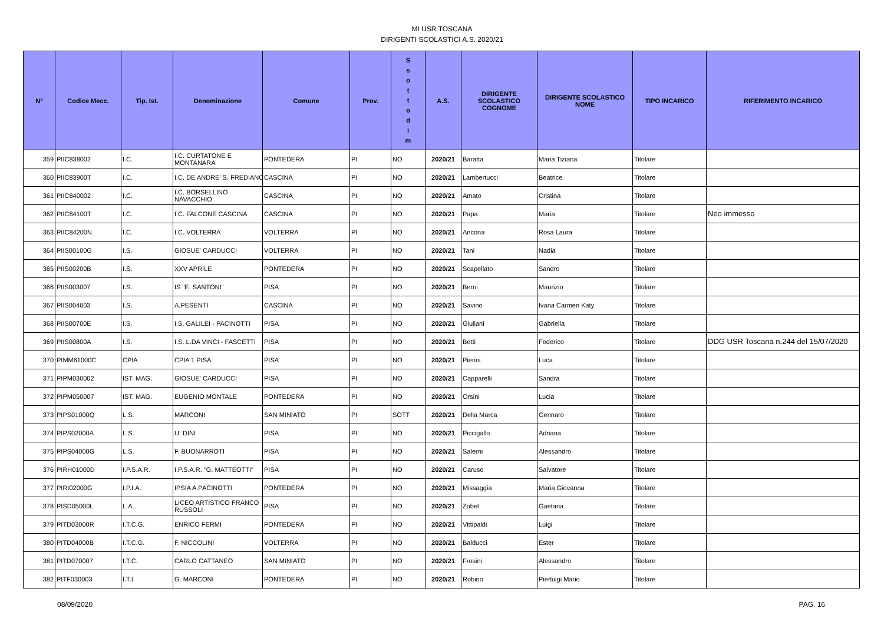MI USR TOSCANA
DIRIGENTI SCOLASTICI A.S. 2020/21
| N° | Codice Mecc. | Tip. Ist. | Denominazione | Comune | Prov. | S s o t t o d i m | A.S. | DIRIGENTE SCOLASTICO COGNOME | DIRIGENTE SCOLASTICO NOME | TIPO INCARICO | RIFERIMENTO INCARICO |
| --- | --- | --- | --- | --- | --- | --- | --- | --- | --- | --- | --- |
| 359 | PIIC838002 | I.C. | I.C. CURTATONE E MONTANARA | PONTEDERA | PI | NO | 2020/21 | Baratta | Maria Tiziana | Titolare | |
| 360 | PIIC83900T | I.C. | I.C. DE ANDRE' S. FREDIANO | CASCINA | PI | NO | 2020/21 | Lambertucci | Beatrice | Titolare | |
| 361 | PIIC840002 | I.C. | I.C. BORSELLINO NAVACCHIO | CASCINA | PI | NO | 2020/21 | Amato | Cristina | Titolare | |
| 362 | PIIC84100T | I.C. | I.C. FALCONE CASCINA | CASCINA | PI | NO | 2020/21 | Papa | Maria | Titolare | Neo immesso |
| 363 | PIIC84200N | I.C. | I.C. VOLTERRA | VOLTERRA | PI | NO | 2020/21 | Ancona | Rosa Laura | Titolare | |
| 364 | PIIS00100G | I.S. | GIOSUE' CARDUCCI | VOLTERRA | PI | NO | 2020/21 | Tani | Nadia | Titolare | |
| 365 | PIIS00200B | I.S. | XXV APRILE | PONTEDERA | PI | NO | 2020/21 | Scapellato | Sandro | Titolare | |
| 366 | PIIS003007 | I.S. | IS "E. SANTONI" | PISA | PI | NO | 2020/21 | Berni | Maurizio | Titolare | |
| 367 | PIIS004003 | I.S. | A.PESENTI | CASCINA | PI | NO | 2020/21 | Savino | Ivana Carmen Katy | Titolare | |
| 368 | PIIS00700E | I.S. | I.S. GALILEI - PACINOTTI | PISA | PI | NO | 2020/21 | Giuliani | Gabriella | Titolare | |
| 369 | PIIS00800A | I.S. | I.S. L.DA VINCI - FASCETTI | PISA | PI | NO | 2020/21 | Betti | Federico | Titolare | DDG USR Toscana n.244 del 15/07/2020 |
| 370 | PIMM61000C | CPIA | CPIA 1 PISA | PISA | PI | NO | 2020/21 | Pierini | Luca | Titolare | |
| 371 | PIPM030002 | IST. MAG. | GIOSUE' CARDUCCI | PISA | PI | NO | 2020/21 | Capparelli | Sandra | Titolare | |
| 372 | PIPM050007 | IST. MAG. | EUGENIO MONTALE | PONTEDERA | PI | NO | 2020/21 | Orsini | Lucia | Titolare | |
| 373 | PIPS01000Q | L.S. | MARCONI | SAN MINIATO | PI | SOTT | 2020/21 | Della Marca | Gennaro | Titolare | |
| 374 | PIPS02000A | L.S. | U. DINI | PISA | PI | NO | 2020/21 | Piccigallo | Adriana | Titolare | |
| 375 | PIPS04000G | L.S. | F. BUONARROTI | PISA | PI | NO | 2020/21 | Salerni | Alessandro | Titolare | |
| 376 | PIRH01000D | I.P.S.A.R. | I.P.S.A.R. "G. MATTEOTTI" | PISA | PI | NO | 2020/21 | Caruso | Salvatore | Titolare | |
| 377 | PIRI02000G | I.P.I.A. | IPSIA A.PACINOTTI | PONTEDERA | PI | NO | 2020/21 | Missaggia | Maria Giovanna | Titolare | |
| 378 | PISD05000L | L.A. | LICEO ARTISTICO FRANCO RUSSOLI | PISA | PI | NO | 2020/21 | Zobel | Gaetana | Titolare | |
| 379 | PITD03000R | I.T.C.G. | ENRICO FERMI | PONTEDERA | PI | NO | 2020/21 | Vittipaldi | Luigi | Titolare | |
| 380 | PITD04000B | I.T.C.G. | F. NICCOLINI | VOLTERRA | PI | NO | 2020/21 | Balducci | Ester | Titolare | |
| 381 | PITD070007 | I.T.C. | CARLO CATTANEO | SAN MINIATO | PI | NO | 2020/21 | Frosini | Alessandro | Titolare | |
| 382 | PITF030003 | I.T.I. | G. MARCONI | PONTEDERA | PI | NO | 2020/21 | Robino | Pierluigi Mario | Titolare | |
08/09/2020 PAG. 16